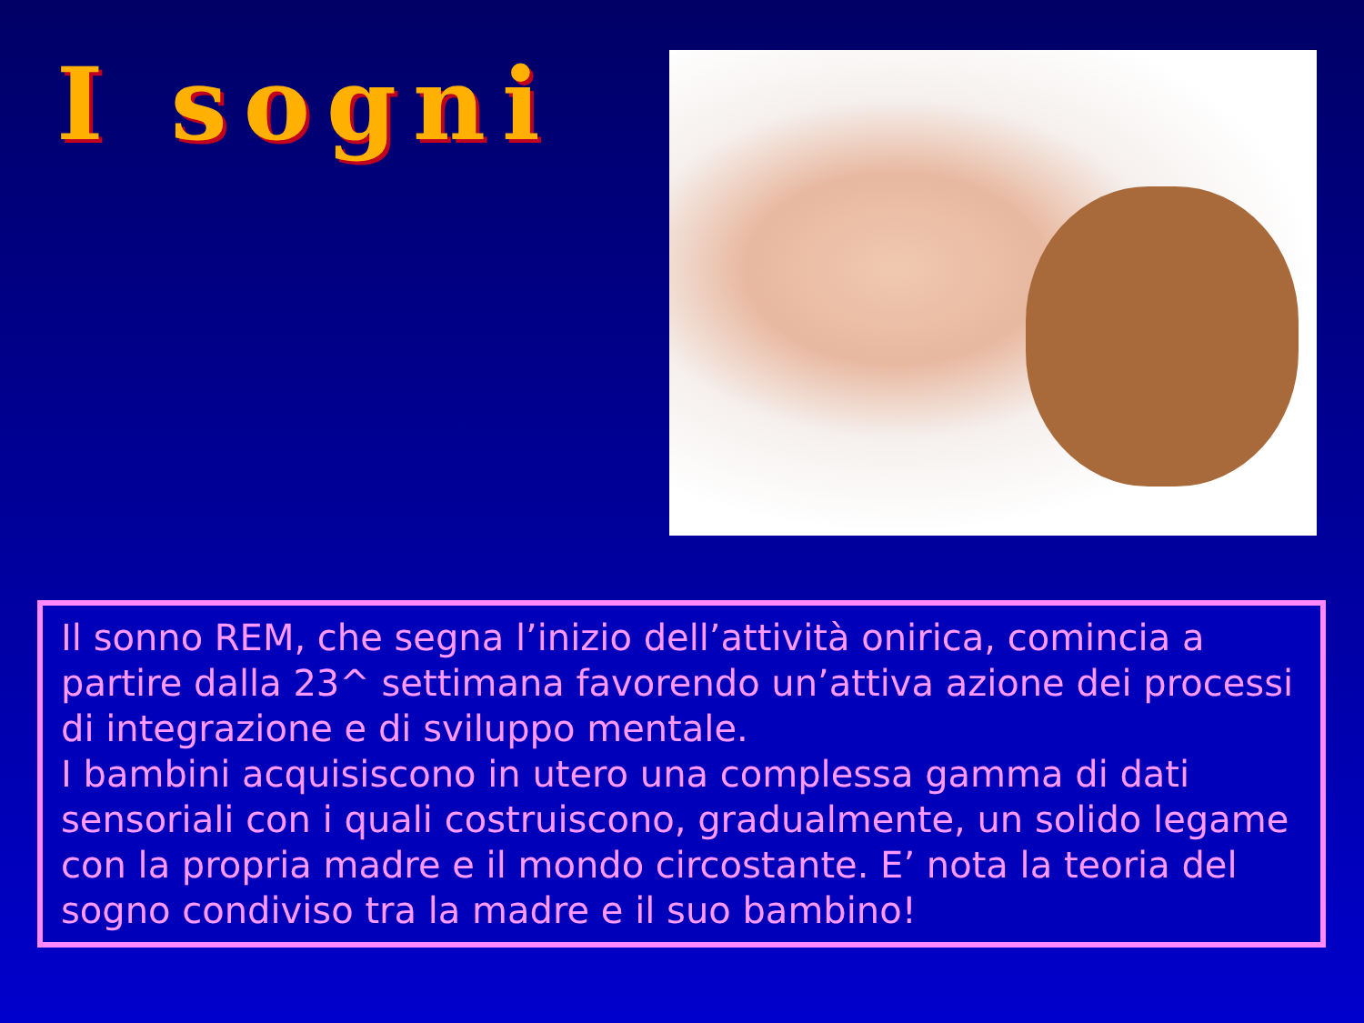I sogni
Il sonno REM, che segna l’inizio dell’attività onirica, comincia a partire dalla 23^ settimana favorendo un’attiva azione dei processi di integrazione e di sviluppo mentale.
I bambini acquisiscono in utero una complessa gamma di dati sensoriali con i quali costruiscono, gradualmente, un solido legame con la propria madre e il mondo circostante. E’ nota la teoria del sogno condiviso tra la madre e il suo bambino!